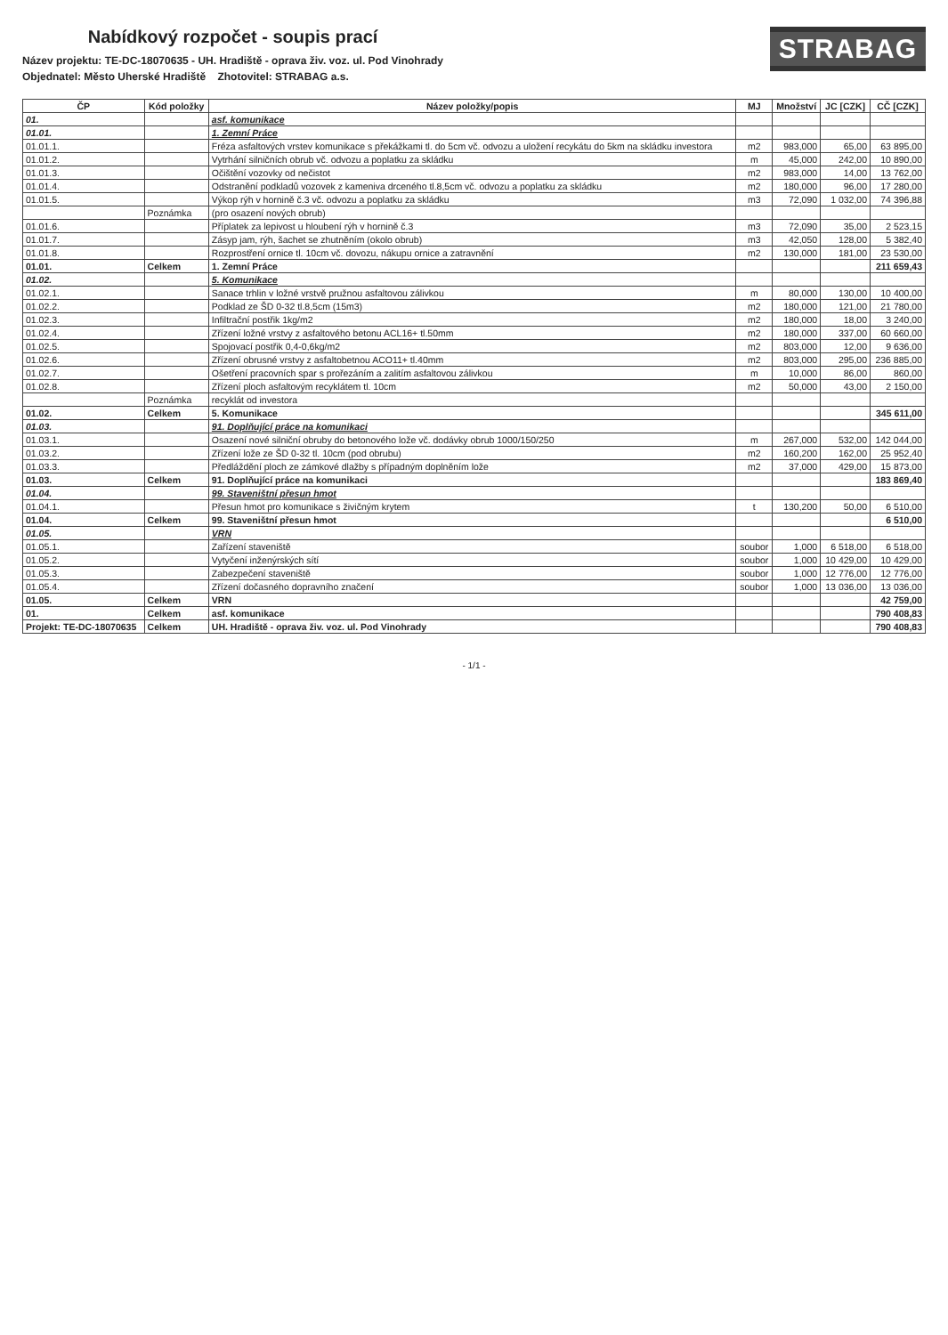Nabídkový rozpočet - soupis prací
Název projektu: TE-DC-18070635 - UH. Hradiště - oprava živ. voz. ul. Pod Vinohrady
Objednatel: Město Uherské Hradiště Zhotovitel: STRABAG a.s.
STRABAG
| ČP | Kód položky | Název položky/popis | MJ | Množství | JC [CZK] | CČ [CZK] |
| --- | --- | --- | --- | --- | --- | --- |
| 01. | | asf. komunikace | | | | |
| 01.01. | | 1. Zemní Práce | | | | |
| 01.01.1. | | Fréza asfaltových vrstev komunikace s překážkami tl. do 5cm vč. odvozu a uložení recykátu do 5km na skládku investora | m2 | 983,000 | 65,00 | 63 895,00 |
| 01.01.2. | | Vytrhání silničních obrub vč. odvozu a poplatku za skládku | m | 45,000 | 242,00 | 10 890,00 |
| 01.01.3. | | Očištění vozovky od nečistot | m2 | 983,000 | 14,00 | 13 762,00 |
| 01.01.4. | | Odstranění podkladů vozovek z kameniva drceného tl.8,5cm vč. odvozu a poplatku za skládku | m2 | 180,000 | 96,00 | 17 280,00 |
| 01.01.5. | | Výkop rýh v hornině č.3 vč. odvozu a poplatku za skládku | m3 | 72,090 | 1 032,00 | 74 396,88 |
| | Poznámka | (pro osazení nových obrub) | | | | |
| 01.01.6. | | Příplatek za lepivost u hloubení rýh v hornině č.3 | m3 | 72,090 | 35,00 | 2 523,15 |
| 01.01.7. | | Zásyp jam, rýh, šachet se zhutněním (okolo obrub) | m3 | 42,050 | 128,00 | 5 382,40 |
| 01.01.8. | | Rozprostření ornice tl. 10cm vč. dovozu, nákupu ornice a zatravnění | m2 | 130,000 | 181,00 | 23 530,00 |
| 01.01. | Celkem | 1. Zemní Práce | | | | 211 659,43 |
| 01.02. | | 5. Komunikace | | | | |
| 01.02.1. | | Sanace trhlin v ložné vrstvě pružnou asfaltovou zálivkou | m | 80,000 | 130,00 | 10 400,00 |
| 01.02.2. | | Podklad ze ŠD 0-32 tl.8,5cm (15m3) | m2 | 180,000 | 121,00 | 21 780,00 |
| 01.02.3. | | Infiltrační postřik 1kg/m2 | m2 | 180,000 | 18,00 | 3 240,00 |
| 01.02.4. | | Zřízení ložné vrstvy z asfaltového betonu ACL16+ tl.50mm | m2 | 180,000 | 337,00 | 60 660,00 |
| 01.02.5. | | Spojovací postřik 0,4-0,6kg/m2 | m2 | 803,000 | 12,00 | 9 636,00 |
| 01.02.6. | | Zřízení obrusné vrstvy z asfaltobetnou ACO11+ tl.40mm | m2 | 803,000 | 295,00 | 236 885,00 |
| 01.02.7. | | Ošetření pracovních spar s prořezáním a zalitím asfaltovou zálivkou | m | 10,000 | 86,00 | 860,00 |
| 01.02.8. | | Zřízení ploch asfaltovým recyklátem tl. 10cm | m2 | 50,000 | 43,00 | 2 150,00 |
| | Poznámka | recyklát od investora | | | | |
| 01.02. | Celkem | 5. Komunikace | | | | 345 611,00 |
| 01.03. | | 91. Doplňující práce na komunikaci | | | | |
| 01.03.1. | | Osazení nové silniční obruby do betonového lože vč. dodávky obrub 1000/150/250 | m | 267,000 | 532,00 | 142 044,00 |
| 01.03.2. | | Zřízení lože ze ŠD 0-32 tl. 10cm (pod obrubu) | m2 | 160,200 | 162,00 | 25 952,40 |
| 01.03.3. | | Předláždění ploch ze zámkové dlažby s případným doplněním lože | m2 | 37,000 | 429,00 | 15 873,00 |
| 01.03. | Celkem | 91. Doplňující práce na komunikaci | | | | 183 869,40 |
| 01.04. | | 99. Staveništní přesun hmot | | | | |
| 01.04.1. | | Přesun hmot pro komunikace s živičným krytem | t | 130,200 | 50,00 | 6 510,00 |
| 01.04. | Celkem | 99. Staveništní přesun hmot | | | | 6 510,00 |
| 01.05. | | VRN | | | | |
| 01.05.1. | | Zařízení staveniště | soubor | 1,000 | 6 518,00 | 6 518,00 |
| 01.05.2. | | Vytyčení inženýrských sítí | soubor | 1,000 | 10 429,00 | 10 429,00 |
| 01.05.3. | | Zabezpečení staveniště | soubor | 1,000 | 12 776,00 | 12 776,00 |
| 01.05.4. | | Zřízení dočasného dopravního značení | soubor | 1,000 | 13 036,00 | 13 036,00 |
| 01.05. | Celkem | VRN | | | | 42 759,00 |
| 01. | Celkem | asf. komunikace | | | | 790 408,83 |
| Projekt: TE-DC-18070635 | Celkem | UH. Hradiště - oprava živ. voz. ul. Pod Vinohrady | | | | 790 408,83 |
- 1/1 -